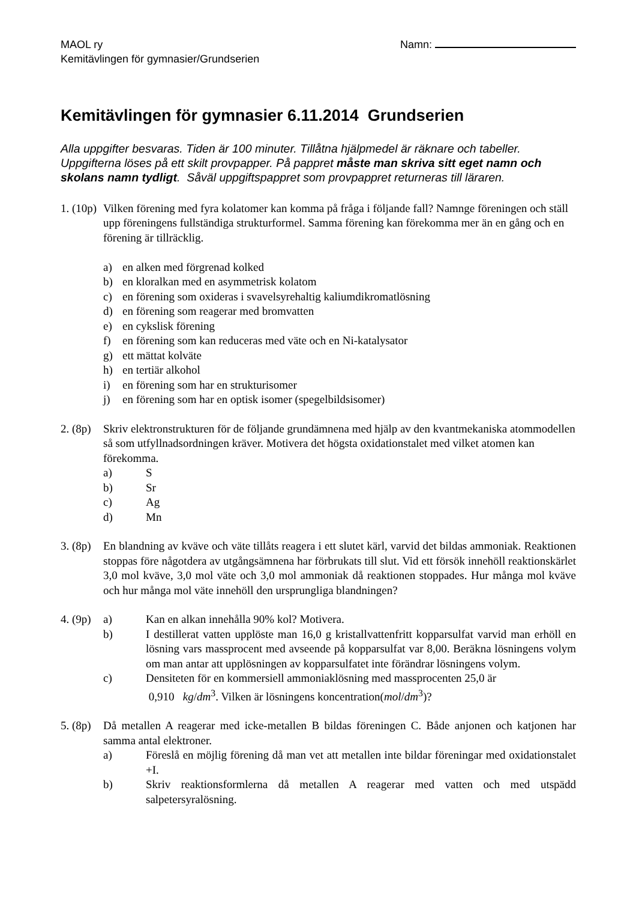MAOL ry
Kemitävlingen för gymnasier/Grundserien
Namn:
Kemitävlingen för gymnasier 6.11.2014 Grundserien
Alla uppgifter besvaras. Tiden är 100 minuter. Tillåtna hjälpmedel är räknare och tabeller. Uppgifterna löses på ett skilt provpapper. På pappret måste man skriva sitt eget namn och skolans namn tydligt. Såväl uppgiftspappret som provpappret returneras till läraren.
1. (10p)
Vilken förening med fyra kolatomer kan komma på fråga i följande fall? Namnge föreningen och ställ upp föreningens fullständiga strukturformel. Samma förening kan förekomma mer än en gång och en förening är tillräcklig.
a) en alken med förgrenad kolked
b) en kloralkan med en asymmetrisk kolatom
c) en förening som oxideras i svavelsyrehaltig kaliumdikromatlösning
d) en förening som reagerar med bromvatten
e) en cykslisk förening
f) en förening som kan reduceras med väte och en Ni-katalysator
g) ett mättat kolväte
h) en tertiär alkohol
i) en förening som har en strukturisomer
j) en förening som har en optisk isomer (spegelbildsisomer)
2. (8p)
Skriv elektronstrukturen för de följande grundämnena med hjälp av den kvantmekaniska atommodellen så som utfyllnadsordningen kräver. Motivera det högsta oxidationstalet med vilket atomen kan förekomma.
a) S
b) Sr
c) Ag
d) Mn
3. (8p)
En blandning av kväve och väte tillåts reagera i ett slutet kärl, varvid det bildas ammoniak. Reaktionen stoppas före någotdera av utgångsämnena har förbrukats till slut. Vid ett försök innehöll reaktionskärlet 3,0 mol kväve, 3,0 mol väte och 3,0 mol ammoniak då reaktionen stoppades. Hur många mol kväve och hur många mol väte innehöll den ursprungliga blandningen?
4. (9p)
a) Kan en alkan innehålla 90% kol? Motivera.
b) I destillerat vatten upplöste man 16,0 g kristallvattenfritt kopparsulfat varvid man erhöll en lösning vars massprocent med avseende på kopparsulfat var 8,00. Beräkna lösningens volym om man antar att upplösningen av kopparsulfatet inte förändrar lösningens volym.
c) Densiteten för en kommersiell ammoniaklösning med massprocenten 25,0 är
0,910 kg/dm<sup>3</sup>. Vilken är lösningens koncentration(mol/dm<sup>3</sup>)?
5. (8p)
Då metallen A reagerar med icke-metallen B bildas föreningen C. Både anjonen och katjonen har samma antal elektroner.
a) Föreslå en möjlig förening då man vet att metallen inte bildar föreningar med oxidationstalet +I.
b) Skriv reaktionsformlerna då metallen A reagerar med vatten och med utspädd salpetersyralösning.